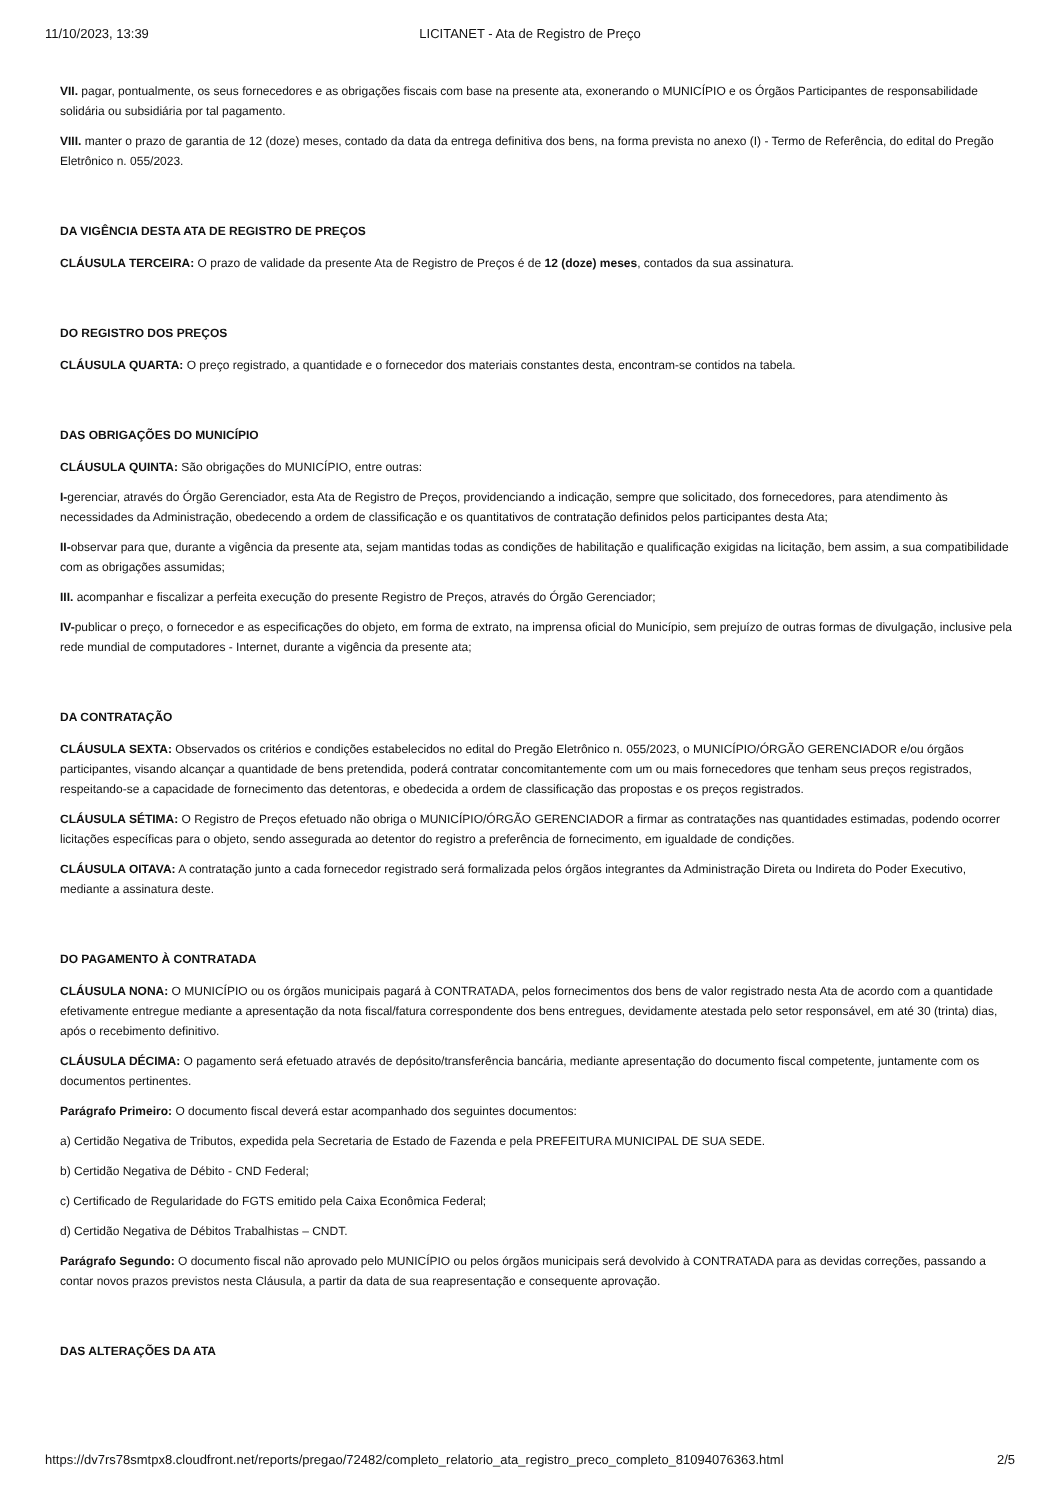11/10/2023, 13:39 LICITANET - Ata de Registro de Preço
VII. pagar, pontualmente, os seus fornecedores e as obrigações fiscais com base na presente ata, exonerando o MUNICÍPIO e os Órgãos Participantes de responsabilidade solidária ou subsidiária por tal pagamento.
VIII. manter o prazo de garantia de 12 (doze) meses, contado da data da entrega definitiva dos bens, na forma prevista no anexo (I) - Termo de Referência, do edital do Pregão Eletrônico n. 055/2023.
DA VIGÊNCIA DESTA ATA DE REGISTRO DE PREÇOS
CLÁUSULA TERCEIRA: O prazo de validade da presente Ata de Registro de Preços é de 12 (doze) meses, contados da sua assinatura.
DO REGISTRO DOS PREÇOS
CLÁUSULA QUARTA: O preço registrado, a quantidade e o fornecedor dos materiais constantes desta, encontram-se contidos na tabela.
DAS OBRIGAÇÕES DO MUNICÍPIO
CLÁUSULA QUINTA: São obrigações do MUNICÍPIO, entre outras:
I-gerenciar, através do Órgão Gerenciador, esta Ata de Registro de Preços, providenciando a indicação, sempre que solicitado, dos fornecedores, para atendimento às necessidades da Administração, obedecendo a ordem de classificação e os quantitativos de contratação definidos pelos participantes desta Ata;
II-observar para que, durante a vigência da presente ata, sejam mantidas todas as condições de habilitação e qualificação exigidas na licitação, bem assim, a sua compatibilidade com as obrigações assumidas;
III. acompanhar e fiscalizar a perfeita execução do presente Registro de Preços, através do Órgão Gerenciador;
IV-publicar o preço, o fornecedor e as especificações do objeto, em forma de extrato, na imprensa oficial do Município, sem prejuízo de outras formas de divulgação, inclusive pela rede mundial de computadores - Internet, durante a vigência da presente ata;
DA CONTRATAÇÃO
CLÁUSULA SEXTA: Observados os critérios e condições estabelecidos no edital do Pregão Eletrônico n. 055/2023, o MUNICÍPIO/ÓRGÃO GERENCIADOR e/ou órgãos participantes, visando alcançar a quantidade de bens pretendida, poderá contratar concomitantemente com um ou mais fornecedores que tenham seus preços registrados, respeitando-se a capacidade de fornecimento das detentoras, e obedecida a ordem de classificação das propostas e os preços registrados.
CLÁUSULA SÉTIMA: O Registro de Preços efetuado não obriga o MUNICÍPIO/ÓRGÃO GERENCIADOR a firmar as contratações nas quantidades estimadas, podendo ocorrer licitações específicas para o objeto, sendo assegurada ao detentor do registro a preferência de fornecimento, em igualdade de condições.
CLÁUSULA OITAVA: A contratação junto a cada fornecedor registrado será formalizada pelos órgãos integrantes da Administração Direta ou Indireta do Poder Executivo, mediante a assinatura deste.
DO PAGAMENTO À CONTRATADA
CLÁUSULA NONA: O MUNICÍPIO ou os órgãos municipais pagará à CONTRATADA, pelos fornecimentos dos bens de valor registrado nesta Ata de acordo com a quantidade efetivamente entregue mediante a apresentação da nota fiscal/fatura correspondente dos bens entregues, devidamente atestada pelo setor responsável, em até 30 (trinta) dias, após o recebimento definitivo.
CLÁUSULA DÉCIMA: O pagamento será efetuado através de depósito/transferência bancária, mediante apresentação do documento fiscal competente, juntamente com os documentos pertinentes.
Parágrafo Primeiro: O documento fiscal deverá estar acompanhado dos seguintes documentos:
a) Certidão Negativa de Tributos, expedida pela Secretaria de Estado de Fazenda e pela PREFEITURA MUNICIPAL DE SUA SEDE.
b) Certidão Negativa de Débito - CND Federal;
c) Certificado de Regularidade do FGTS emitido pela Caixa Econômica Federal;
d) Certidão Negativa de Débitos Trabalhistas – CNDT.
Parágrafo Segundo: O documento fiscal não aprovado pelo MUNICÍPIO ou pelos órgãos municipais será devolvido à CONTRATADA para as devidas correções, passando a contar novos prazos previstos nesta Cláusula, a partir da data de sua reapresentação e consequente aprovação.
DAS ALTERAÇÕES DA ATA
https://dv7rs78smtpx8.cloudfront.net/reports/pregao/72482/completo_relatorio_ata_registro_preco_completo_81094076363.html 2/5